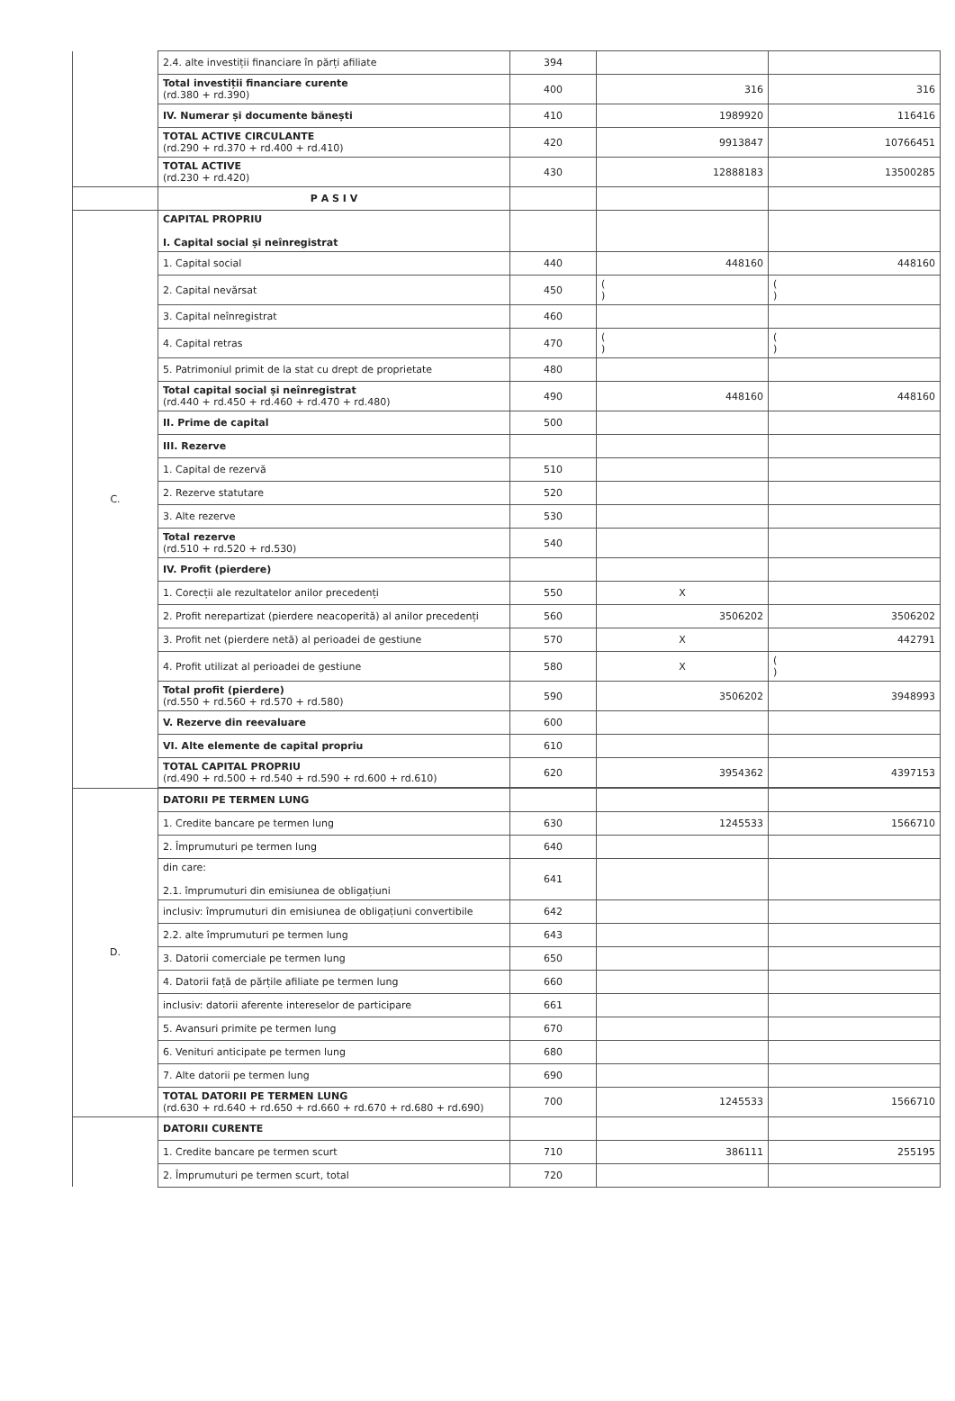| | 2.4. alte investiții financiare în părți afiliate | 394 | | |
| | Total investiții financiare curente (rd.380 + rd.390) | 400 | 316 | 316 |
| | IV. Numerar și documente bănești | 410 | 1989920 | 116416 |
| | TOTAL ACTIVE CIRCULANTE (rd.290 + rd.370 + rd.400 + rd.410) | 420 | 9913847 | 10766451 |
| | TOTAL ACTIVE (rd.230 + rd.420) | 430 | 12888183 | 13500285 |
| | P A S I V | | | |
| C. | CAPITAL PROPRIU I. Capital social și neînregistrat | | | |
| | 1. Capital social | 440 | 448160 | 448160 |
| | 2. Capital nevărsat | 450 | ( ) | ( ) |
| | 3. Capital neînregistrat | 460 | | |
| | 4. Capital retras | 470 | ( ) | ( ) |
| | 5. Patrimoniul primit de la stat cu drept de proprietate | 480 | | |
| | Total capital social și neînregistrat (rd.440 + rd.450 + rd.460 + rd.470 + rd.480) | 490 | 448160 | 448160 |
| | II. Prime de capital | 500 | | |
| | III. Rezerve | | | |
| | 1. Capital de rezervă | 510 | | |
| | 2. Rezerve statutare | 520 | | |
| | 3. Alte rezerve | 530 | | |
| | Total rezerve (rd.510 + rd.520 + rd.530) | 540 | | |
| | IV. Profit (pierdere) | | | |
| | 1. Corecții ale rezultatelor anilor precedenți | 550 | X | |
| | 2. Profit nerepartizat (pierdere neacoperită) al anilor precedenți | 560 | 3506202 | 3506202 |
| | 3. Profit net (pierdere netă) al perioadei de gestiune | 570 | X | 442791 |
| | 4. Profit utilizat al perioadei de gestiune | 580 | X | ( ) |
| | Total profit (pierdere) (rd.550 + rd.560 + rd.570 + rd.580) | 590 | 3506202 | 3948993 |
| | V. Rezerve din reevaluare | 600 | | |
| | VI. Alte elemente de capital propriu | 610 | | |
| | TOTAL CAPITAL PROPRIU (rd.490 + rd.500 + rd.540 + rd.590 + rd.600 + rd.610) | 620 | 3954362 | 4397153 |
| D. | DATORII PE TERMEN LUNG | | | |
| | 1. Credite bancare pe termen lung | 630 | 1245533 | 1566710 |
| | 2. Împrumuturi pe termen lung | 640 | | |
| | din care: 2.1. împrumuturi din emisiunea de obligațiuni | 641 | | |
| | inclusiv: împrumuturi din emisiunea de obligațiuni convertibile | 642 | | |
| | 2.2. alte împrumuturi pe termen lung | 643 | | |
| | 3. Datorii comerciale pe termen lung | 650 | | |
| | 4. Datorii față de părțile afiliate pe termen lung | 660 | | |
| | inclusiv: datorii aferente intereselor de participare | 661 | | |
| | 5. Avansuri primite pe termen lung | 670 | | |
| | 6. Venituri anticipate pe termen lung | 680 | | |
| | 7. Alte datorii pe termen lung | 690 | | |
| | TOTAL DATORII PE TERMEN LUNG (rd.630 + rd.640 + rd.650 + rd.660 + rd.670 + rd.680 + rd.690) | 700 | 1245533 | 1566710 |
| | DATORII CURENTE | | | |
| | 1. Credite bancare pe termen scurt | 710 | 386111 | 255195 |
| | 2. Împrumuturi pe termen scurt, total | 720 | | |